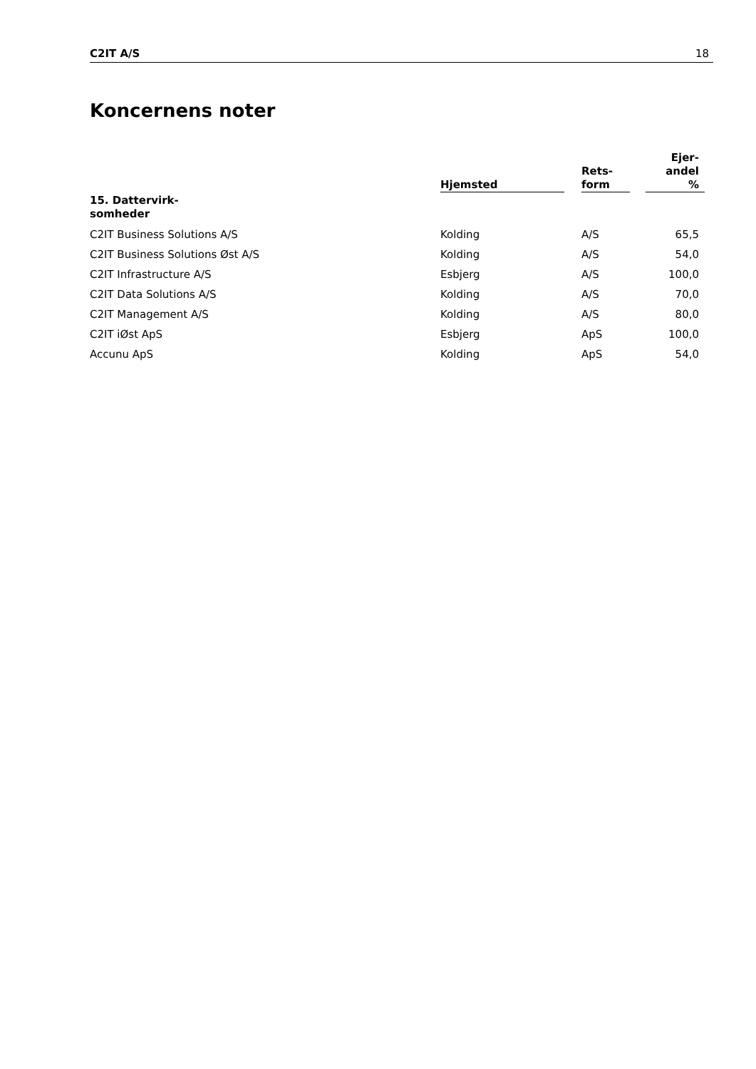C2IT A/S 18
Koncernens noter
| | Hjemsted | | Rets- form | | Ejer- andel % |
| --- | --- | --- | --- | --- | --- |
| 15. Dattervirk- somheder | | | | | |
| C2IT Business Solutions A/S | Kolding | | A/S | | 65,5 |
| C2IT Business Solutions Øst A/S | Kolding | | A/S | | 54,0 |
| C2IT Infrastructure A/S | Esbjerg | | A/S | | 100,0 |
| C2IT Data Solutions A/S | Kolding | | A/S | | 70,0 |
| C2IT Management A/S | Kolding | | A/S | | 80,0 |
| C2IT iØst ApS | Esbjerg | | ApS | | 100,0 |
| Accunu ApS | Kolding | | ApS | | 54,0 |